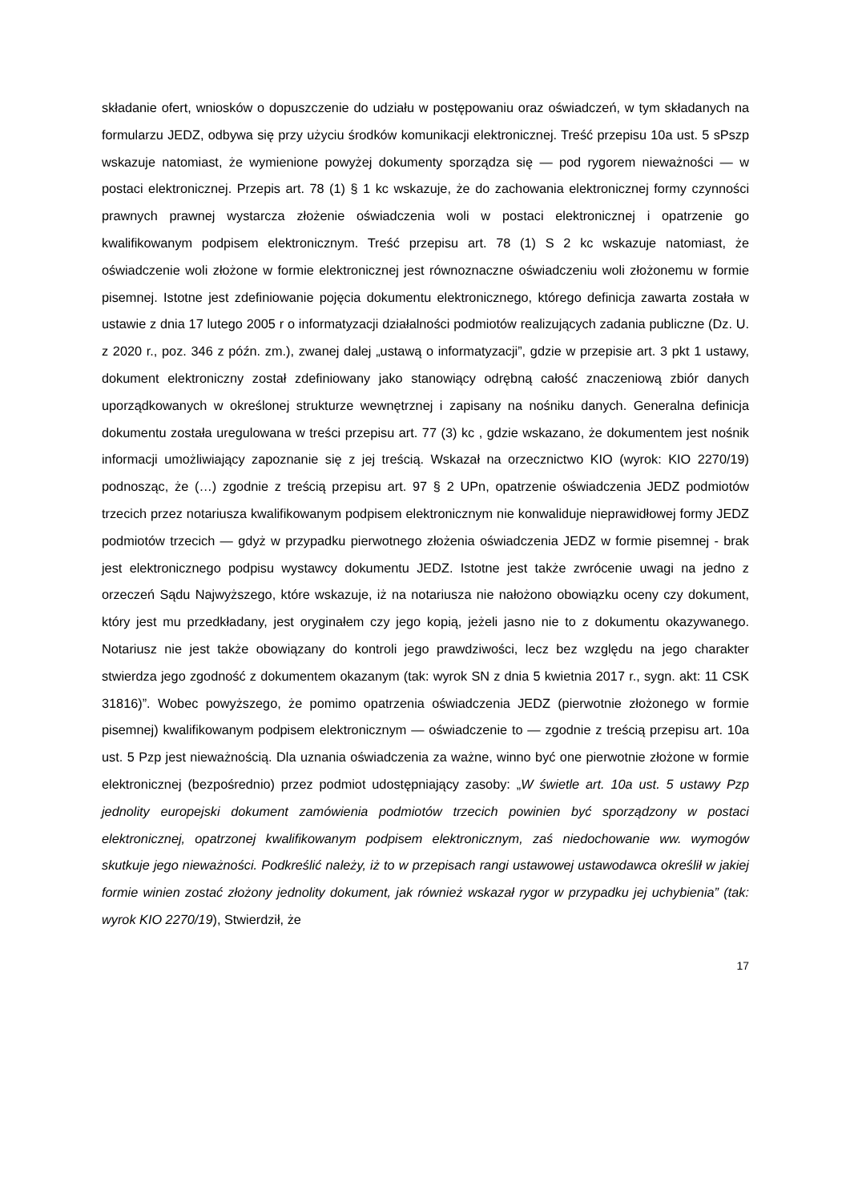składanie ofert, wniosków o dopuszczenie do udziału w postępowaniu oraz oświadczeń, w tym składanych na formularzu JEDZ, odbywa się przy użyciu środków komunikacji elektronicznej. Treść przepisu 10a ust. 5 sPszp wskazuje natomiast, że wymienione powyżej dokumenty sporządza się — pod rygorem nieważności — w postaci elektronicznej. Przepis art. 78 (1) § 1 kc wskazuje, że do zachowania elektronicznej formy czynności prawnych prawnej wystarcza złożenie oświadczenia woli w postaci elektronicznej i opatrzenie go kwalifikowanym podpisem elektronicznym. Treść przepisu art. 78 (1) S 2 kc wskazuje natomiast, że oświadczenie woli złożone w formie elektronicznej jest równoznaczne oświadczeniu woli złożonemu w formie pisemnej. Istotne jest zdefiniowanie pojęcia dokumentu elektronicznego, którego definicja zawarta została w ustawie z dnia 17 lutego 2005 r o informatyzacji działalności podmiotów realizujących zadania publiczne (Dz. U. z 2020 r., poz. 346 z późn. zm.), zwanej dalej „ustawą o informatyzacji”, gdzie w przepisie art. 3 pkt 1 ustawy, dokument elektroniczny został zdefiniowany jako stanowiący odrębną całość znaczeniową zbiór danych uporządkowanych w określonej strukturze wewnętrznej i zapisany na nośniku danych. Generalna definicja dokumentu została uregulowana w treści przepisu art. 77 (3) kc , gdzie wskazano, że dokumentem jest nośnik informacji umożliwiający zapoznanie się z jej treścią. Wskazał na orzecznictwo KIO (wyrok: KIO 2270/19) podnosząc, że (…) zgodnie z treścią przepisu art. 97 § 2 UPn, opatrzenie oświadczenia JEDZ podmiotów trzecich przez notariusza kwalifikowanym podpisem elektronicznym nie konwaliduje nieprawidłowej formy JEDZ podmiotów trzecich — gdyż w przypadku pierwotnego złożenia oświadczenia JEDZ w formie pisemnej - brak jest elektronicznego podpisu wystawcy dokumentu JEDZ. Istotne jest także zwrócenie uwagi na jedno z orzeczeń Sądu Najwyższego, które wskazuje, iż na notariusza nie nałożono obowiązku oceny czy dokument, który jest mu przedkładany, jest oryginałem czy jego kopią, jeżeli jasno nie to z dokumentu okazywanego. Notariusz nie jest także obowiązany do kontroli jego prawdziwości, lecz bez względu na jego charakter stwierdza jego zgodność z dokumentem okazanym (tak: wyrok SN z dnia 5 kwietnia 2017 r., sygn. akt: 11 CSK 31816)”. Wobec powyższego, że pomimo opatrzenia oświadczenia JEDZ (pierwotnie złożonego w formie pisemnej) kwalifikowanym podpisem elektronicznym — oświadczenie to — zgodnie z treścią przepisu art. 10a ust. 5 Pzp jest nieważnością. Dla uznania oświadczenia za ważne, winno być one pierwotnie złożone w formie elektronicznej (bezpośrednio) przez podmiot udostępniający zasoby: „W świetle art. 10a ust. 5 ustawy Pzp jednolity europejski dokument zamówienia podmiotów trzecich powinien być sporządzony w postaci elektronicznej, opatrzonej kwalifikowanym podpisem elektronicznym, zaś niedochowanie ww. wymogów skutkuje jego nieważności. Podkreślić należy, iż to w przepisach rangi ustawowej ustawodawca określił w jakiej formie winien zostać złożony jednolity dokument, jak również wskazał rygor w przypadku jej uchybienia” (tak: wyrok KIO 2270/19), Stwierdził, że
17